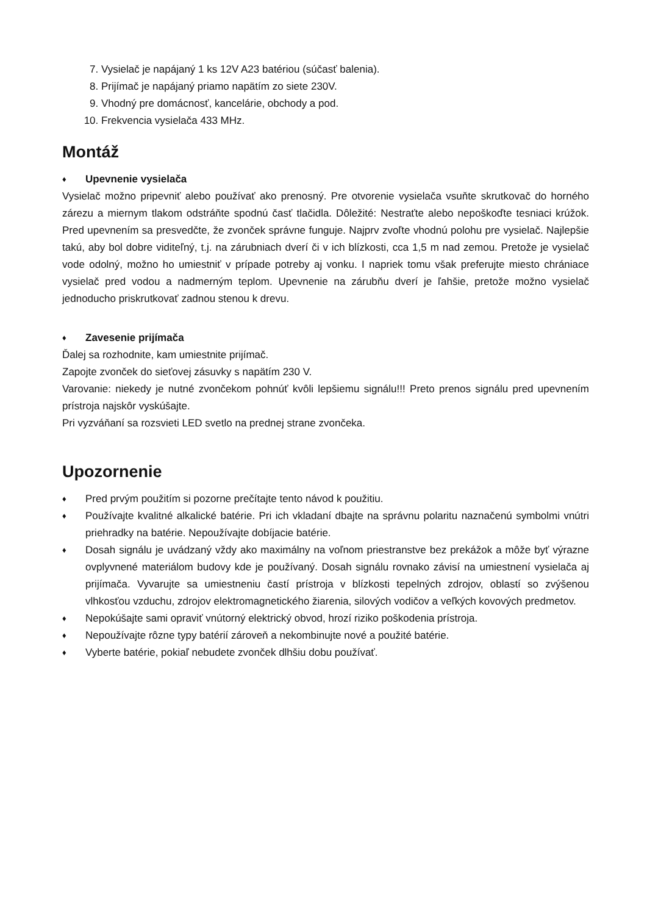7. Vysielač je napájaný 1 ks 12V A23 batériou (súčasť balenia).
8. Prijímač je napájaný priamo napätím zo siete 230V.
9. Vhodný pre domácnosť, kancelárie, obchody a pod.
10. Frekvencia vysielača 433 MHz.
Montáž
♦
Upevnenie vysielača
Vysielač možno pripevniť alebo používať ako prenosný. Pre otvorenie vysielača vsuňte skrutkovač do horného zárezu a miernym tlakom odstráňte spodnú časť tlačidla. Dôležité: Nestraťte alebo nepoškoďte tesniaci krúžok. Pred upevnením sa presvedčte, že zvonček správne funguje. Najprv zvoľte vhodnú polohu pre vysielač. Najlepšie takú, aby bol dobre viditeľný, t.j. na zárubniach dverí či v ich blízkosti, cca 1,5 m nad zemou. Pretože je vysielač vode odolný, možno ho umiestniť v prípade potreby aj vonku. I napriek tomu však preferujte miesto chrániace vysielač pred vodou a nadmerným teplom. Upevnenie na zárubňu dverí je ľahšie, pretože možno vysielač jednoducho priskrutkovať zadnou stenou k drevu.
♦
Zavesenie prijímača
Ďalej sa rozhodnite, kam umiestnite prijímač.
Zapojte zvonček do sieťovej zásuvky s napätím 230 V.
Varovanie: niekedy je nutné zvončekom pohnúť kvôli lepšiemu signálu!!! Preto prenos signálu pred upevnením prístroja najskôr vyskúšajte.
Pri vyzváňaní sa rozsvieti LED svetlo na prednej strane zvončeka.
Upozornenie
♦
Pred prvým použitím si pozorne prečítajte tento návod k použitiu.
♦
Používajte kvalitné alkalické batérie. Pri ich vkladaní dbajte na správnu polaritu naznačenú symbolmi vnútri priehradky na batérie. Nepoužívajte dobíjacie batérie.
♦
Dosah signálu je uvádzaný vždy ako maximálny na voľnom priestranstve bez prekážok a môže byť výrazne ovplyvnené materiálom budovy kde je používaný. Dosah signálu rovnako závisí na umiestnení vysielača aj prijímača. Vyvarujte sa umiestneniu častí prístroja v blízkosti tepelných zdrojov, oblastí so zvýšenou vlhkosťou vzduchu, zdrojov elektromagnetického žiarenia, silových vodičov a veľkých kovových predmetov.
♦
Nepokúšajte sami opraviť vnútorný elektrický obvod, hrozí riziko poškodenia prístroja.
♦
Nepoužívajte rôzne typy batérií zároveň a nekombinujte nové a použité batérie.
♦
Vyberte batérie, pokiaľ nebudete zvonček dlhšiu dobu používať.